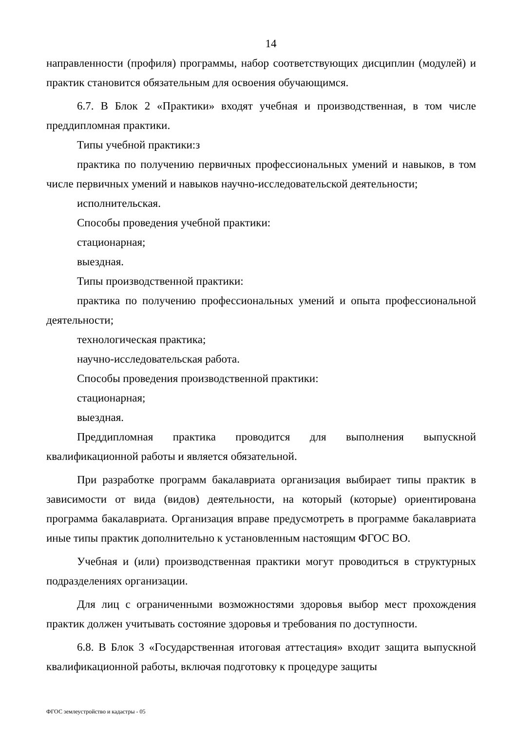14
направленности (профиля) программы, набор соответствующих дисциплин (модулей) и практик становится обязательным для освоения обучающимся.
6.7. В Блок 2 «Практики» входят учебная и производственная, в том числе преддипломная практики.
Типы учебной практики:з
практика по получению первичных профессиональных умений и навыков, в том числе первичных умений и навыков научно-исследовательской деятельности;
исполнительская.
Способы проведения учебной практики:
стационарная;
выездная.
Типы производственной практики:
практика по получению профессиональных умений и опыта профессиональной деятельности;
технологическая практика;
научно-исследовательская работа.
Способы проведения производственной практики:
стационарная;
выездная.
Преддипломная практика проводится для выполнения выпускной квалификационной работы и является обязательной.
При разработке программ бакалавриата организация выбирает типы практик в зависимости от вида (видов) деятельности, на который (которые) ориентирована программа бакалавриата. Организация вправе предусмотреть в программе бакалавриата иные типы практик дополнительно к установленным настоящим ФГОС ВО.
Учебная и (или) производственная практики могут проводиться в структурных подразделениях организации.
Для лиц с ограниченными возможностями здоровья выбор мест прохождения практик должен учитывать состояние здоровья и требования по доступности.
6.8. В Блок 3 «Государственная итоговая аттестация» входит защита выпускной квалификационной работы, включая подготовку к процедуре защиты
ФГОС землеустройство и кадастры - 05